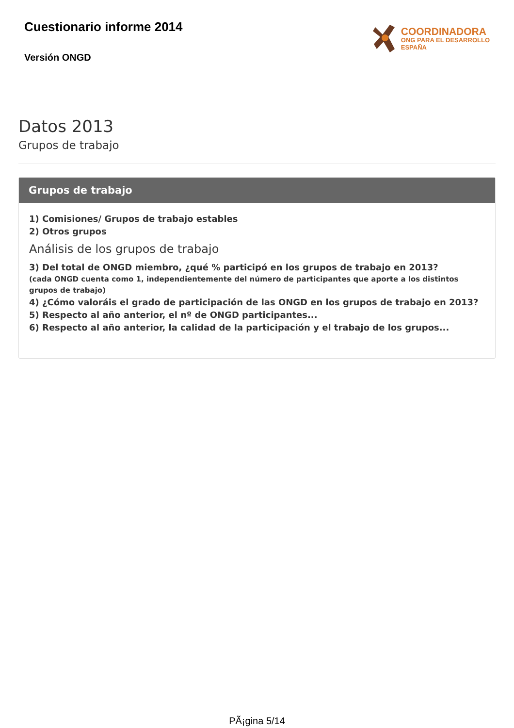Cuestionario informe 2014
Versión ONGD
COORDINADORA
ONG PARA EL DESARROLLO
ESPAÑA
Datos 2013
Grupos de trabajo
Grupos de trabajo
1) Comisiones/ Grupos de trabajo estables
2) Otros grupos
Análisis de los grupos de trabajo
3) Del total de ONGD miembro, ¿qué % participó en los grupos de trabajo en 2013?
(cada ONGD cuenta como 1, independientemente del número de participantes que aporte a los distintos grupos de trabajo)
4) ¿Cómo valoráis el grado de participación de las ONGD en los grupos de trabajo en 2013?
5) Respecto al año anterior, el nº de ONGD participantes...
6) Respecto al año anterior, la calidad de la participación y el trabajo de los grupos...
PÃ¡gina 5/14